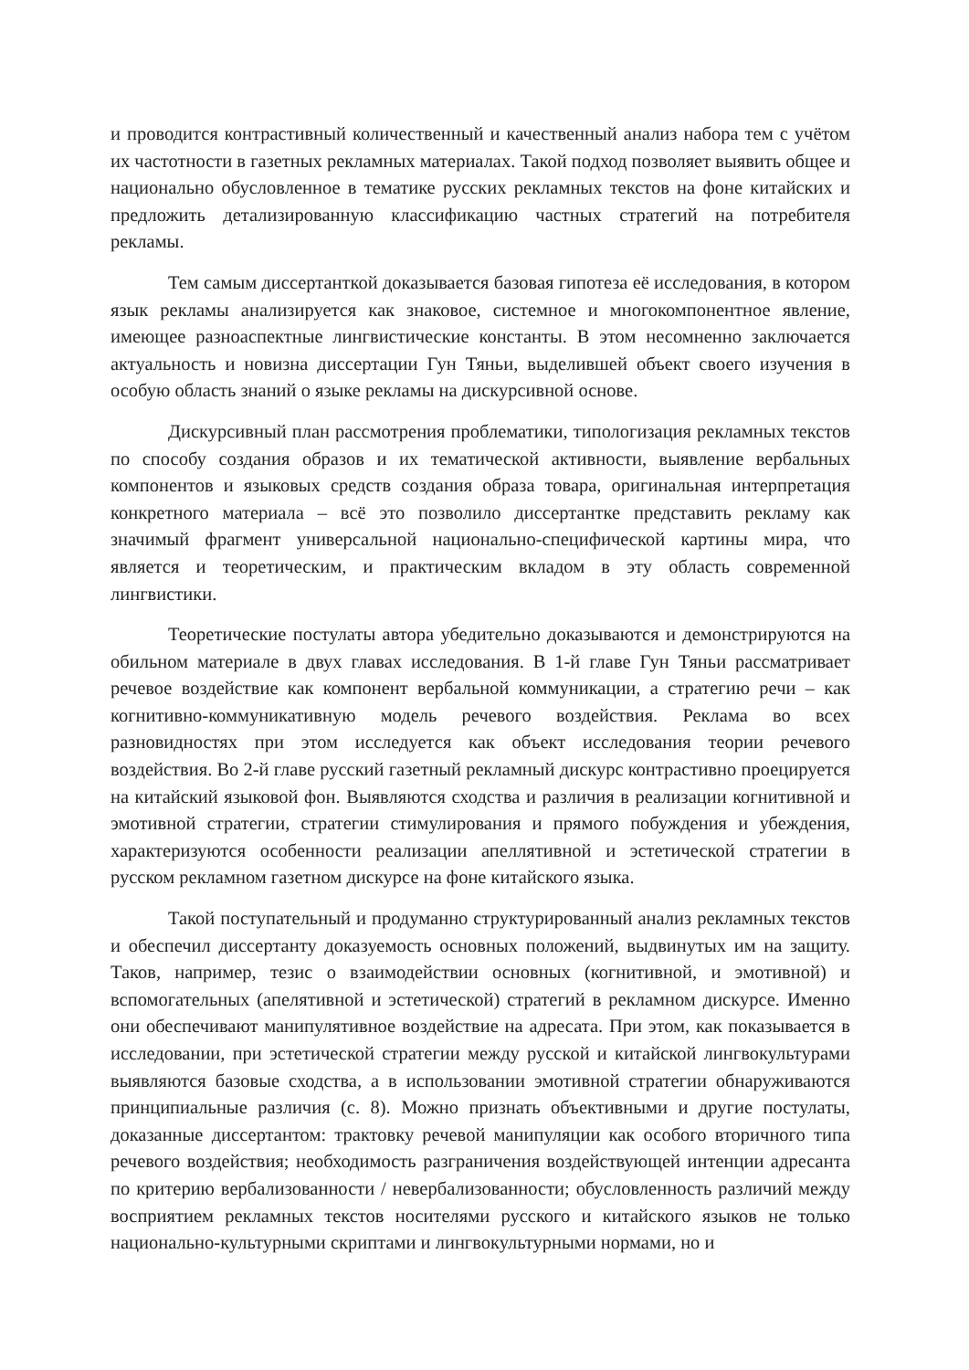и проводится контрастивный количественный и качественный анализ набора тем с учётом их частотности в газетных рекламных материалах. Такой подход позволяет выявить общее и национально обусловленное в тематике русских рекламных текстов на фоне китайских и предложить детализированную классификацию частных стратегий на потребителя рекламы.
Тем самым диссертанткой доказывается базовая гипотеза её исследования, в котором язык рекламы анализируется как знаковое, системное и многокомпонентное явление, имеющее разноаспектные лингвистические константы. В этом несомненно заключается актуальность и новизна диссертации Гун Тяньи, выделившей объект своего изучения в особую область знаний о языке рекламы на дискурсивной основе.
Дискурсивный план рассмотрения проблематики, типологизация рекламных текстов по способу создания образов и их тематической активности, выявление вербальных компонентов и языковых средств создания образа товара, оригинальная интерпретация конкретного материала – всё это позволило диссертантке представить рекламу как значимый фрагмент универсальной национально-специфической картины мира, что является и теоретическим, и практическим вкладом в эту область современной лингвистики.
Теоретические постулаты автора убедительно доказываются и демонстрируются на обильном материале в двух главах исследования. В 1-й главе Гун Тяньи рассматривает речевое воздействие как компонент вербальной коммуникации, а стратегию речи – как когнитивно-коммуникативную модель речевого воздействия. Реклама во всех разновидностях при этом исследуется как объект исследования теории речевого воздействия. Во 2-й главе русский газетный рекламный дискурс контрастивно проецируется на китайский языковой фон. Выявляются сходства и различия в реализации когнитивной и эмотивной стратегии, стратегии стимулирования и прямого побуждения и убеждения, характеризуются особенности реализации апеллятивной и эстетической стратегии в русском рекламном газетном дискурсе на фоне китайского языка.
Такой поступательный и продуманно структурированный анализ рекламных текстов и обеспечил диссертанту доказуемость основных положений, выдвинутых им на защиту. Таков, например, тезис о взаимодействии основных (когнитивной, и эмотивной) и вспомогательных (апелятивной и эстетической) стратегий в рекламном дискурсе. Именно они обеспечивают манипулятивное воздействие на адресата. При этом, как показывается в исследовании, при эстетической стратегии между русской и китайской лингвокультурами выявляются базовые сходства, а в использовании эмотивной стратегии обнаруживаются принципиальные различия (с. 8). Можно признать объективными и другие постулаты, доказанные диссертантом: трактовку речевой манипуляции как особого вторичного типа речевого воздействия; необходимость разграничения воздействующей интенции адресанта по критерию вербализованности / невербализованности; обусловленность различий между восприятием рекламных текстов носителями русского и китайского языков не только национально-культурными скриптами и лингвокультурными нормами, но и